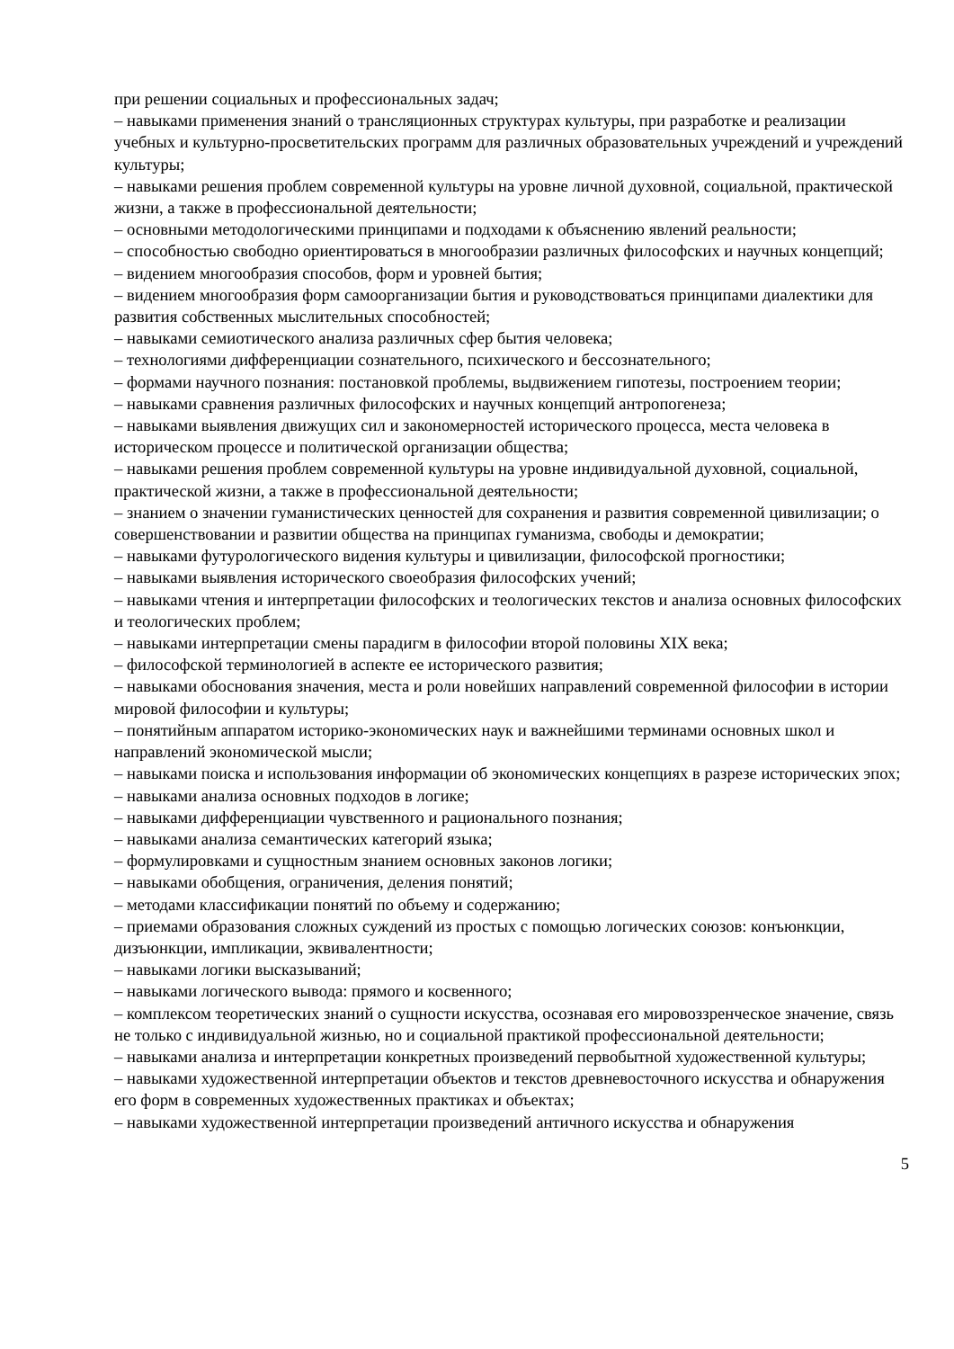при решении социальных и профессиональных задач;
– навыками применения знаний о трансляционных структурах культуры, при разработке и реализации учебных и культурно-просветительских программ для различных образовательных учреждений и учреждений культуры;
– навыками решения проблем современной культуры на уровне личной духовной, социальной, практической жизни, а также в профессиональной деятельности;
– основными методологическими принципами и подходами к объяснению явлений реальности;
– способностью свободно ориентироваться в многообразии различных философских и научных концепций;
– видением многообразия способов, форм и уровней бытия;
– видением многообразия форм самоорганизации бытия и руководствоваться принципами диалектики для развития собственных мыслительных способностей;
– навыками семиотического анализа различных сфер бытия человека;
– технологиями дифференциации сознательного, психического и бессознательного;
– формами научного познания: постановкой проблемы, выдвижением гипотезы, построением теории;
– навыками сравнения различных философских и научных концепций антропогенеза;
– навыками выявления движущих сил и закономерностей исторического процесса, места человека в историческом процессе и политической организации общества;
– навыками решения проблем современной культуры на уровне индивидуальной духовной, социальной, практической жизни, а также в профессиональной деятельности;
– знанием о значении гуманистических ценностей для сохранения и развития современной цивилизации; о совершенствовании и развитии общества на принципах гуманизма, свободы и демократии;
– навыками футурологического видения культуры и цивилизации, философской прогностики;
– навыками выявления исторического своеобразия философских учений;
– навыками чтения и интерпретации философских и теологических текстов и анализа основных философских и теологических проблем;
– навыками интерпретации смены парадигм в философии второй половины XIX века;
– философской терминологией в аспекте ее исторического развития;
– навыками обоснования значения, места и роли новейших направлений современной философии в истории мировой философии и культуры;
– понятийным аппаратом историко-экономических наук и важнейшими терминами основных школ и направлений экономической мысли;
– навыками поиска и использования информации об экономических концепциях в разрезе исторических эпох;
– навыками анализа основных подходов в логике;
– навыками дифференциации чувственного и рационального познания;
– навыками анализа семантических категорий языка;
– формулировками и сущностным знанием основных законов логики;
– навыками обобщения, ограничения, деления понятий;
– методами классификации понятий по объему и содержанию;
– приемами образования сложных суждений из простых с помощью логических союзов: конъюнкции, дизъюнкции, импликации, эквивалентности;
– навыками логики высказываний;
– навыками логического вывода: прямого и косвенного;
– комплексом теоретических знаний о сущности искусства, осознавая его мировоззренческое значение, связь не только с индивидуальной жизнью, но и социальной практикой профессиональной деятельности;
– навыками анализа и интерпретации конкретных произведений первобытной художественной культуры;
– навыками художественной интерпретации объектов и текстов древневосточного искусства и обнаружения его форм в современных художественных практиках и объектах;
– навыками художественной интерпретации произведений античного искусства и обнаружения
5